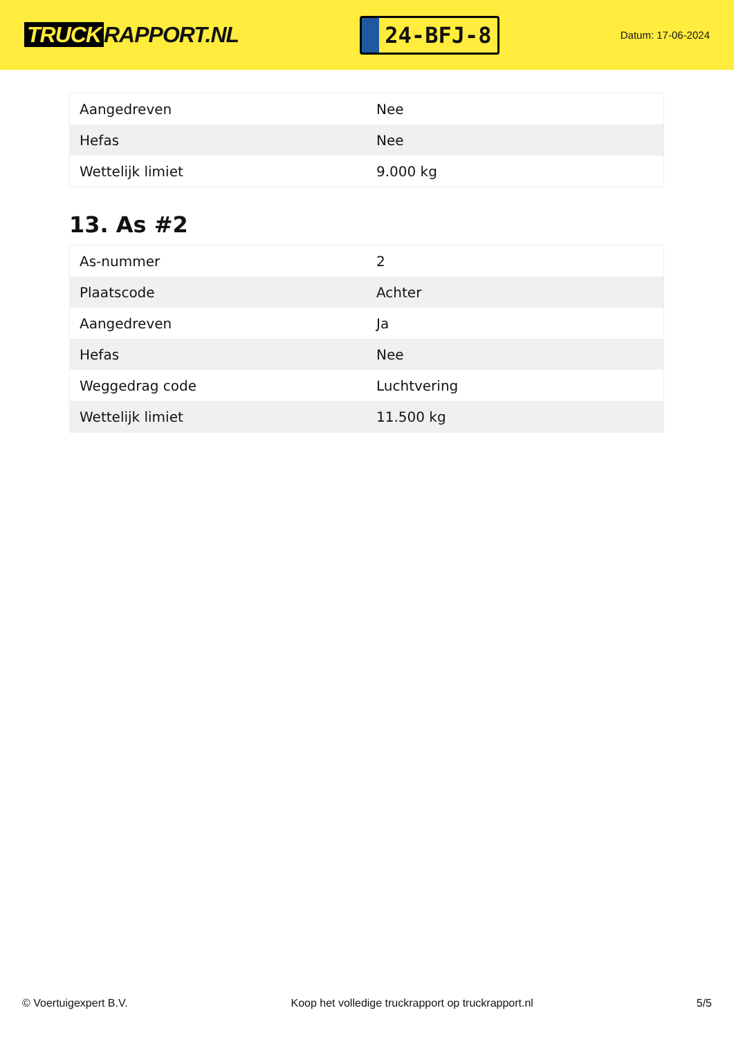TRUCK RAPPORT.NL
24-BFJ-8
Datum: 17-06-2024
| Aangedreven | Nee |
| Hefas | Nee |
| Wettelijk limiet | 9.000 kg |
13. As #2
| As-nummer | 2 |
| Plaatscode | Achter |
| Aangedreven | Ja |
| Hefas | Nee |
| Weggedrag code | Luchtvering |
| Wettelijk limiet | 11.500 kg |
© Voertuigexpert B.V. Koop het volledige truckrapport op truckrapport.nl 5/5